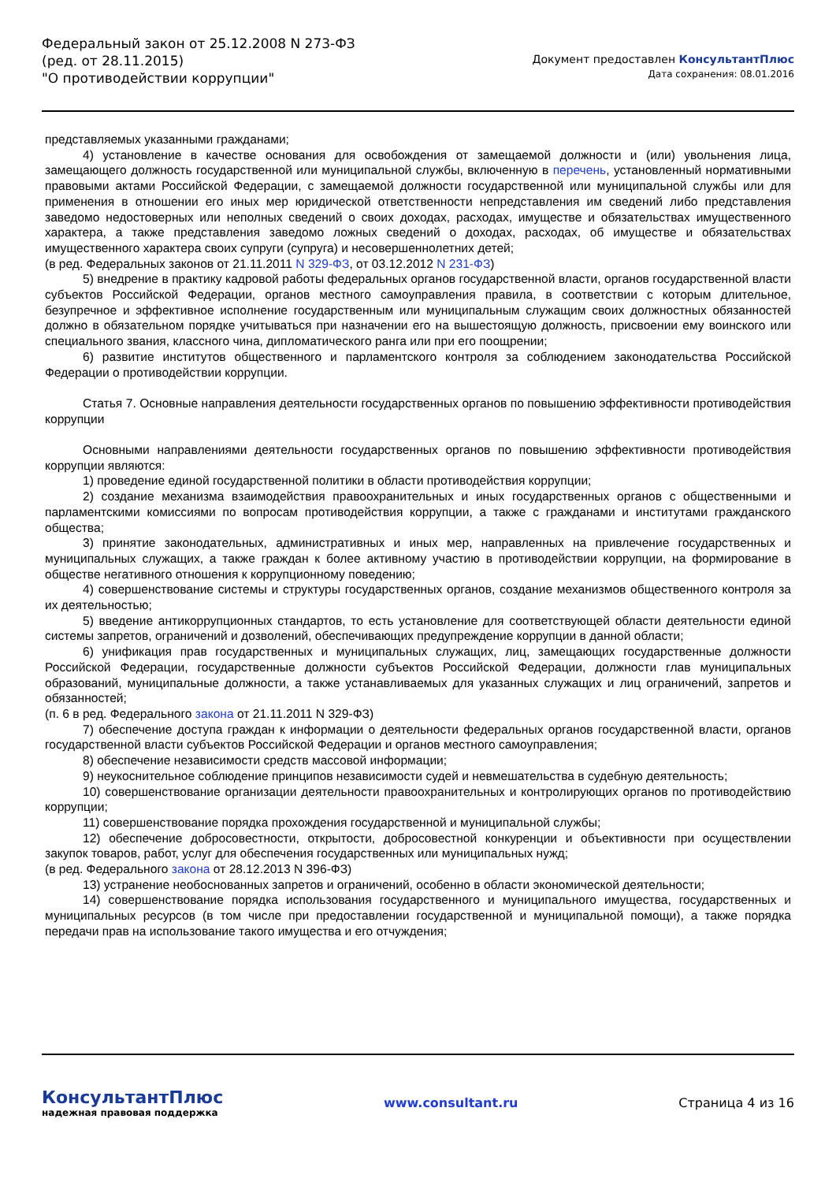Федеральный закон от 25.12.2008 N 273-ФЗ
(ред. от 28.11.2015)
"О противодействии коррупции"
Документ предоставлен КонсультантПлюс
Дата сохранения: 08.01.2016
представляемых указанными гражданами;
4) установление в качестве основания для освобождения от замещаемой должности и (или) увольнения лица, замещающего должность государственной или муниципальной службы, включенную в перечень, установленный нормативными правовыми актами Российской Федерации, с замещаемой должности государственной или муниципальной службы или для применения в отношении его иных мер юридической ответственности непредставления им сведений либо представления заведомо недостоверных или неполных сведений о своих доходах, расходах, имуществе и обязательствах имущественного характера, а также представления заведомо ложных сведений о доходах, расходах, об имуществе и обязательствах имущественного характера своих супруги (супруга) и несовершеннолетних детей;
(в ред. Федеральных законов от 21.11.2011 N 329-ФЗ, от 03.12.2012 N 231-ФЗ)
5) внедрение в практику кадровой работы федеральных органов государственной власти, органов государственной власти субъектов Российской Федерации, органов местного самоуправления правила, в соответствии с которым длительное, безупречное и эффективное исполнение государственным или муниципальным служащим своих должностных обязанностей должно в обязательном порядке учитываться при назначении его на вышестоящую должность, присвоении ему воинского или специального звания, классного чина, дипломатического ранга или при его поощрении;
6) развитие институтов общественного и парламентского контроля за соблюдением законодательства Российской Федерации о противодействии коррупции.
Статья 7. Основные направления деятельности государственных органов по повышению эффективности противодействия коррупции
Основными направлениями деятельности государственных органов по повышению эффективности противодействия коррупции являются:
1) проведение единой государственной политики в области противодействия коррупции;
2) создание механизма взаимодействия правоохранительных и иных государственных органов с общественными и парламентскими комиссиями по вопросам противодействия коррупции, а также с гражданами и институтами гражданского общества;
3) принятие законодательных, административных и иных мер, направленных на привлечение государственных и муниципальных служащих, а также граждан к более активному участию в противодействии коррупции, на формирование в обществе негативного отношения к коррупционному поведению;
4) совершенствование системы и структуры государственных органов, создание механизмов общественного контроля за их деятельностью;
5) введение антикоррупционных стандартов, то есть установление для соответствующей области деятельности единой системы запретов, ограничений и дозволений, обеспечивающих предупреждение коррупции в данной области;
6) унификация прав государственных и муниципальных служащих, лиц, замещающих государственные должности Российской Федерации, государственные должности субъектов Российской Федерации, должности глав муниципальных образований, муниципальные должности, а также устанавливаемых для указанных служащих и лиц ограничений, запретов и обязанностей;
(п. 6 в ред. Федерального закона от 21.11.2011 N 329-ФЗ)
7) обеспечение доступа граждан к информации о деятельности федеральных органов государственной власти, органов государственной власти субъектов Российской Федерации и органов местного самоуправления;
8) обеспечение независимости средств массовой информации;
9) неукоснительное соблюдение принципов независимости судей и невмешательства в судебную деятельность;
10) совершенствование организации деятельности правоохранительных и контролирующих органов по противодействию коррупции;
11) совершенствование порядка прохождения государственной и муниципальной службы;
12) обеспечение добросовестности, открытости, добросовестной конкуренции и объективности при осуществлении закупок товаров, работ, услуг для обеспечения государственных или муниципальных нужд;
(в ред. Федерального закона от 28.12.2013 N 396-ФЗ)
13) устранение необоснованных запретов и ограничений, особенно в области экономической деятельности;
14) совершенствование порядка использования государственного и муниципального имущества, государственных и муниципальных ресурсов (в том числе при предоставлении государственной и муниципальной помощи), а также порядка передачи прав на использование такого имущества и его отчуждения;
КонсультантПлюс
надежная правовая поддержка
www.consultant.ru Страница 4 из 16